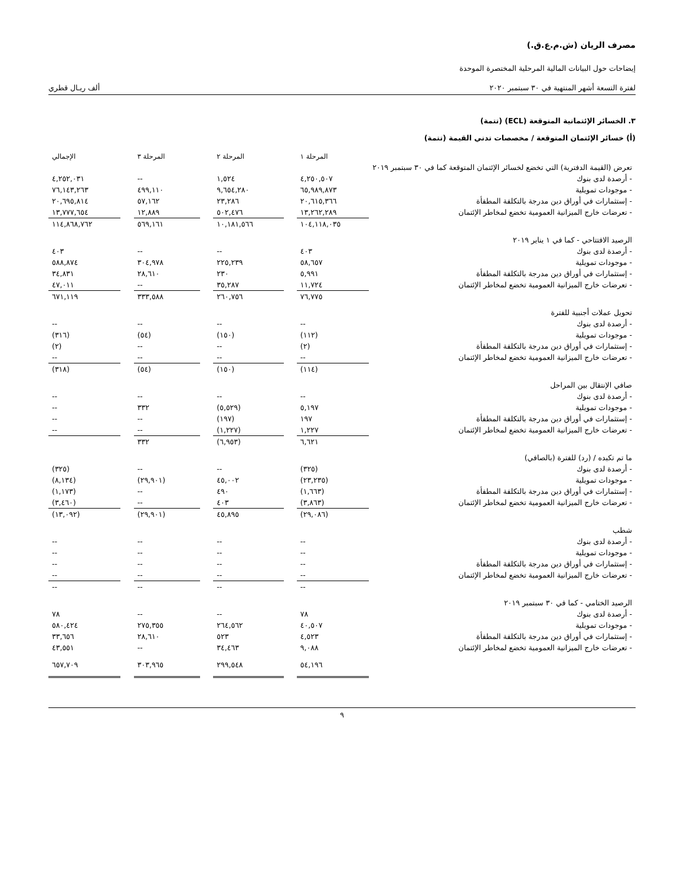مصرف الريان (ش.م.ع.ق.)
إيضاحات حول البيانات المالية المرحلية المختصرة الموحدة
لفترة التسعة أشهر المنتهية في ٣٠ سبتمبر ٢٠٢٠ ألف ريـال قطري
٣. الخسائر الإئتمانية المتوقعة (ECL) (تتمة)
(أ) خسائر الإئتمان المتوقعة / مخصصات تدني القيمة (تتمة)
| | المرحلة ١ | | المرحلة ٢ | | المرحلة ٣ | | الإجمالي |
| --- | --- | --- | --- | --- | --- | --- | --- |
| تعرض (القيمة الدفترية) التي تخضع لخسائر الإئتمان المتوقعة كما في ٣٠ سبتمبر ٢٠١٩ | | | | | | | |
| - أرصدة لدى بنوك | ٤,٢٥٠,٥٠٧ | | ١,٥٢٤ | | -- | | ٤,٢٥٢,٠٣١ |
| - موجودات تمويلية | ٦٥,٩٨٩,٨٧٣ | | ٩,٦٥٤,٢٨٠ | | ٤٩٩,١١٠ | | ٧٦,١٤٣,٢٦٣ |
| - إستثمارات في أوراق دين مدرجة بالتكلفة المطفأة | ٢٠,٦١٥,٣٦٦ | | ٢٣,٢٨٦ | | ٥٧,١٦٢ | | ٢٠,٦٩٥,٨١٤ |
| - تعرضات خارج الميزانية العمومية تخضع لمخاطر الإئتمان | ١٣,٢٦٢,٢٨٩ | | ٥٠٢,٤٧٦ | | ١٢,٨٨٩ | | ١٣,٧٧٧,٦٥٤ |
| | ١٠٤,١١٨,٠٣٥ | | ١٠,١٨١,٥٦٦ | | ٥٦٩,١٦١ | | ١١٤,٨٦٨,٧٦٢ |
| الرصيد الافتتاحي - كما في ١ يناير ٢٠١٩ | | | | | | | |
| - أرصدة لدى بنوك | ٤٠٣ | | -- | | -- | | ٤٠٣ |
| - موجودات تمويلية | ٥٨,٦٥٧ | | ٢٢٥,٢٣٩ | | ٣٠٤,٩٧٨ | | ٥٨٨,٨٧٤ |
| - إستثمارات في أوراق دين مدرجة بالتكلفة المطفأة | ٥,٩٩١ | | ٢٣٠ | | ٢٨,٦١٠ | | ٣٤,٨٣١ |
| - تعرضات خارج الميزانية العمومية تخضع لمخاطر الإئتمان | ١١,٧٢٤ | | ٣٥,٢٨٧ | | -- | | ٤٧,٠١١ |
| | ٧٦,٧٧٥ | | ٢٦٠,٧٥٦ | | ٣٣٣,٥٨٨ | | ٦٧١,١١٩ |
| تحويل عملات أجنبية للفترة | | | | | | | |
| - أرصدة لدى بنوك | -- | | -- | | -- | | -- |
| - موجودات تمويلية | (١١٢) | | (١٥٠) | | (٥٤) | | (٣١٦) |
| - إستثمارات في أوراق دين مدرجة بالتكلفة المطفأة | (٢) | | -- | | -- | | (٢) |
| - تعرضات خارج الميزانية العمومية تخضع لمخاطر الإئتمان | -- | | -- | | -- | | -- |
| | (١١٤) | | (١٥٠) | | (٥٤) | | (٣١٨) |
| صافي الإنتقال بين المراحل | | | | | | | |
| - أرصدة لدى بنوك | -- | | -- | | -- | | -- |
| - موجودات تمويلية | ٥,١٩٧ | | (٥,٥٢٩) | | ٣٣٢ | | -- |
| - إستثمارات في أوراق دين مدرجة بالتكلفة المطفأة | ١٩٧ | | (١٩٧) | | -- | | -- |
| - تعرضات خارج الميزانية العمومية تخضع لمخاطر الإئتمان | ١,٢٢٧ | | (١,٢٢٧) | | -- | | -- |
| | ٦,٦٢١ | | (٦,٩٥٣) | | ٣٣٢ | | |
| ما تم تكبده / (رد) للفترة (بالصافي) | | | | | | | |
| - أرصدة لدى بنوك | (٣٢٥) | | -- | | -- | | (٣٢٥) |
| - موجودات تمويلية | (٢٣,٢٣٥) | | ٤٥,٠٠٢ | | (٢٩,٩٠١) | | (٨,١٣٤) |
| - إستثمارات في أوراق دين مدرجة بالتكلفة المطفأة | (١,٦٦٣) | | ٤٩٠ | | -- | | (١,١٧٣) |
| - تعرضات خارج الميزانية العمومية تخضع لمخاطر الإئتمان | (٣,٨٦٣) | | ٤٠٣ | | -- | | (٣,٤٦٠) |
| | (٢٩,٠٨٦) | | ٤٥,٨٩٥ | | (٢٩,٩٠١) | | (١٣,٠٩٢) |
| شطب | | | | | | | |
| - أرصدة لدى بنوك | -- | | -- | | -- | | -- |
| - موجودات تمويلية | -- | | -- | | -- | | -- |
| - إستثمارات في أوراق دين مدرجة بالتكلفة المطفأة | -- | | -- | | -- | | -- |
| - تعرضات خارج الميزانية العمومية تخضع لمخاطر الإئتمان | -- | | -- | | -- | | -- |
| | -- | | -- | | -- | | -- |
| الرصيد الختامي - كما في ٣٠ سبتمبر ٢٠١٩ | | | | | | | |
| - أرصدة لدى بنوك | ٧٨ | | -- | | -- | | ٧٨ |
| - موجودات تمويلية | ٤٠,٥٠٧ | | ٢٦٤,٥٦٢ | | ٢٧٥,٣٥٥ | | ٥٨٠,٤٢٤ |
| - إستثمارات في أوراق دين مدرجة بالتكلفة المطفأة | ٤,٥٢٣ | | ٥٢٣ | | ٢٨,٦١٠ | | ٣٣,٦٥٦ |
| - تعرضات خارج الميزانية العمومية تخضع لمخاطر الإئتمان | ٩,٠٨٨ | | ٣٤,٤٦٣ | | -- | | ٤٣,٥٥١ |
| | ٥٤,١٩٦ | | ٢٩٩,٥٤٨ | | ٣٠٣,٩٦٥ | | ٦٥٧,٧٠٩ |
٩